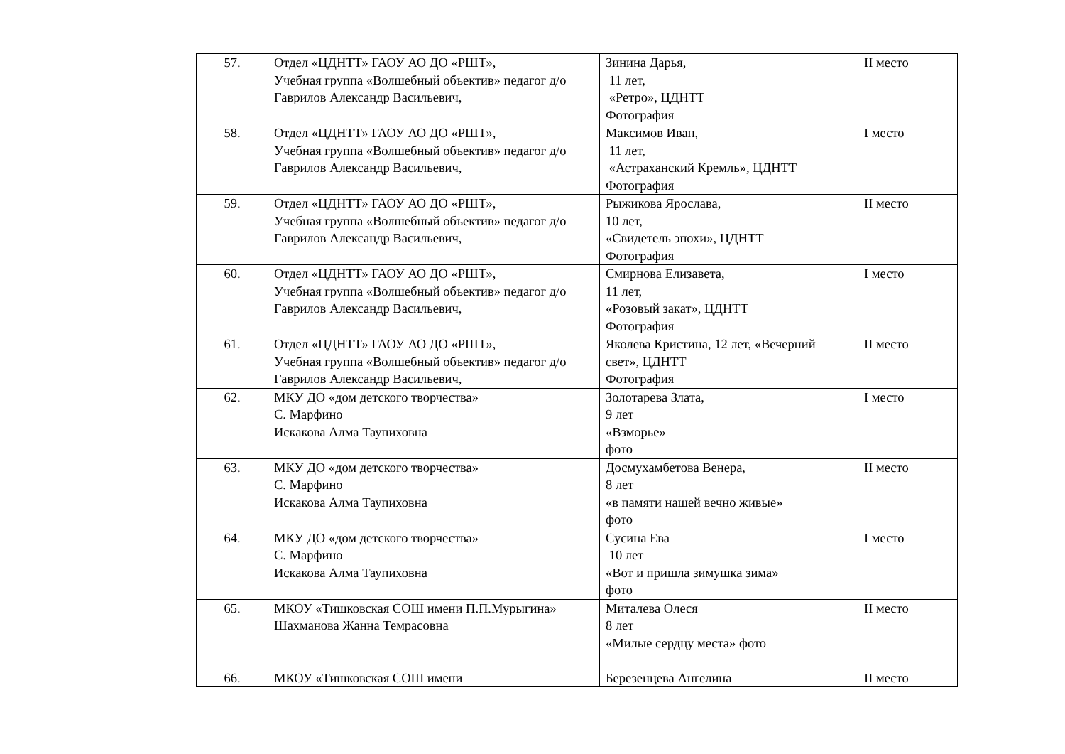| 57. | Отдел «ЦДНТТ» ГАОУ АО ДО «РШТ», Учебная группа «Волшебный объектив» педагог д/о Гаврилов Александр Васильевич, | Зинина Дарья, 11 лет, «Ретро», ЦДНТТ Фотография | II место |
| 58. | Отдел «ЦДНТТ» ГАОУ АО ДО «РШТ», Учебная группа «Волшебный объектив» педагог д/о Гаврилов Александр Васильевич, | Максимов Иван, 11 лет, «Астраханский Кремль», ЦДНТТ Фотография | I место |
| 59. | Отдел «ЦДНТТ» ГАОУ АО ДО «РШТ», Учебная группа «Волшебный объектив» педагог д/о Гаврилов Александр Васильевич, | Рыжикова Ярослава, 10 лет, «Свидетель эпохи», ЦДНТТ Фотография | II место |
| 60. | Отдел «ЦДНТТ» ГАОУ АО ДО «РШТ», Учебная группа «Волшебный объектив» педагог д/о Гаврилов Александр Васильевич, | Смирнова Елизавета, 11 лет, «Розовый закат», ЦДНТТ Фотография | I место |
| 61. | Отдел «ЦДНТТ» ГАОУ АО ДО «РШТ», Учебная группа «Волшебный объектив» педагог д/о Гаврилов Александр Васильевич, | Яколева Кристина, 12 лет, «Вечерний свет», ЦДНТТ Фотография | II место |
| 62. | МКУ ДО «дом детского творчества» С. Марфино Искакова Алма Таупиховна | Золотарева Злата, 9 лет «Взморье» фото | I место |
| 63. | МКУ ДО «дом детского творчества» С. Марфино Искакова Алма Таупиховна | Досмухамбетова Венера, 8 лет «в памяти нашей вечно живые» фото | II место |
| 64. | МКУ ДО «дом детского творчества» С. Марфино Искакова Алма Таупиховна | Сусина Ева 10 лет «Вот и пришла зимушка зима» фото | I место |
| 65. | МКОУ «Тишковская СОШ имени П.П.Мурыгина» Шахманова Жанна Темрасовна | Миталева Олеся 8 лет «Милые сердцу места» фото | II место |
| 66. | МКОУ «Тишковская СОШ имени | Березенцева Ангелина | II место |